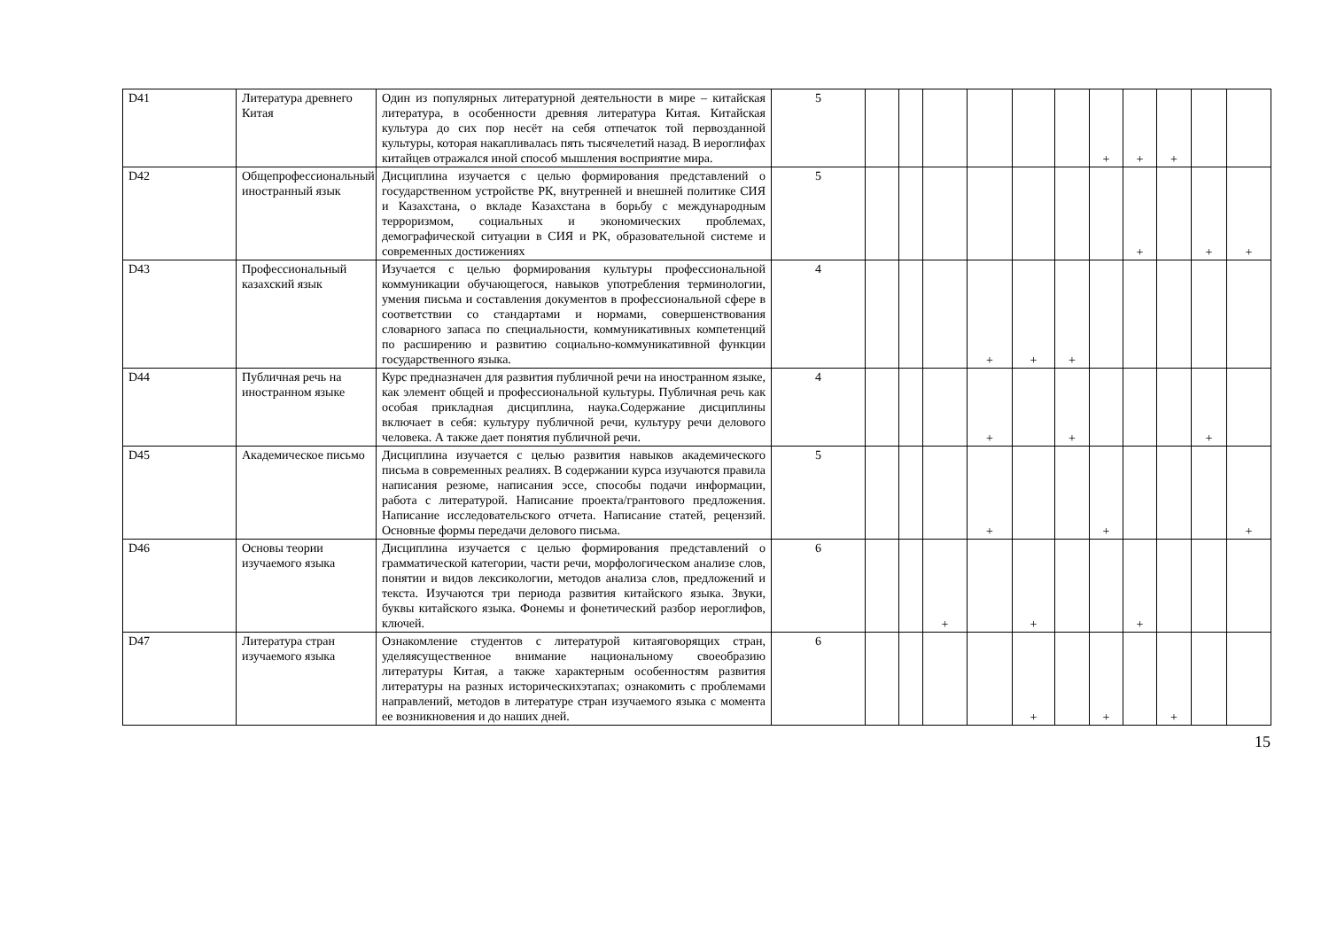| D41 | Литература древнего Китая | Один из популярных литературной деятельности в мире – китайская литература, в особенности древняя литература Китая. Китайская культура до сих пор несёт на себя отпечаток той первозданной культуры, которая накапливалась пять тысячелетий назад. В иероглифах китайцев отражался иной способ мышления восприятие мира. | 5 | | | | | | | + | + | + | | |
| D42 | Общепрофессиональный иностранный язык | Дисциплина изучается с целью формирования представлений о государственном устройстве РК, внутренней и внешней политике СИЯ и Казахстана, о вкладе Казахстана в борьбу с международным терроризмом, социальных и экономических проблемах, демографической ситуации в СИЯ и РК, образовательной системе и современных достижениях | 5 | | | | | | | | + | | + | + |
| D43 | Профессиональный казахский язык | Изучается с целью формирования культуры профессиональной коммуникации обучающегося, навыков употребления терминологии, умения письма и составления документов в профессиональной сфере в соответствии со стандартами и нормами, совершенствования словарного запаса по специальности, коммуникативных компетенций по расширению и развитию социально-коммуникативной функции государственного языка. | 4 | | | | + | + | + | | | | | |
| D44 | Публичная речь на иностранном языке | Курс предназначен для развития публичной речи на иностранном языке, как элемент общей и профессиональной культуры. Публичная речь как особая прикладная дисциплина, наука.Содержание дисциплины включает в себя: культуру публичной речи, культуру речи делового человека. А также дает понятия публичной речи. | 4 | | | | + | | + | | | | + | |
| D45 | Академическое письмо | Дисциплина изучается с целью развития навыков академического письма в современных реалиях. В содержании курса изучаются правила написания резюме, написания эссе, способы подачи информации, работа с литературой. Написание проекта/грантового предложения. Написание исследовательского отчета. Написание статей, рецензий. Основные формы передачи делового письма. | 5 | | | | + | | | + | | | | + |
| D46 | Основы теории изучаемого языка | Дисциплина изучается с целью формирования представлений о грамматической категории, части речи, морфологическом анализе слов, понятии и видов лексикологии, методов анализа слов, предложений и текста. Изучаются три периода развития китайского языка. Звуки, буквы китайского языка. Фонемы и фонетический разбор иероглифов, ключей. | 6 | | | + | | + | | | + | | | |
| D47 | Литература стран изучаемого языка | Ознакомление студентов с литературой китаяговорящих стран, уделяясущественное внимание национальному своеобразию литературы Китая, а также характерным особенностям развития литературы на разных историческихэтапах; ознакомить с проблемами направлений, методов в литературе стран изучаемого языка с момента ее возникновения и до наших дней. | 6 | | | | | + | | + | | + | | |
15